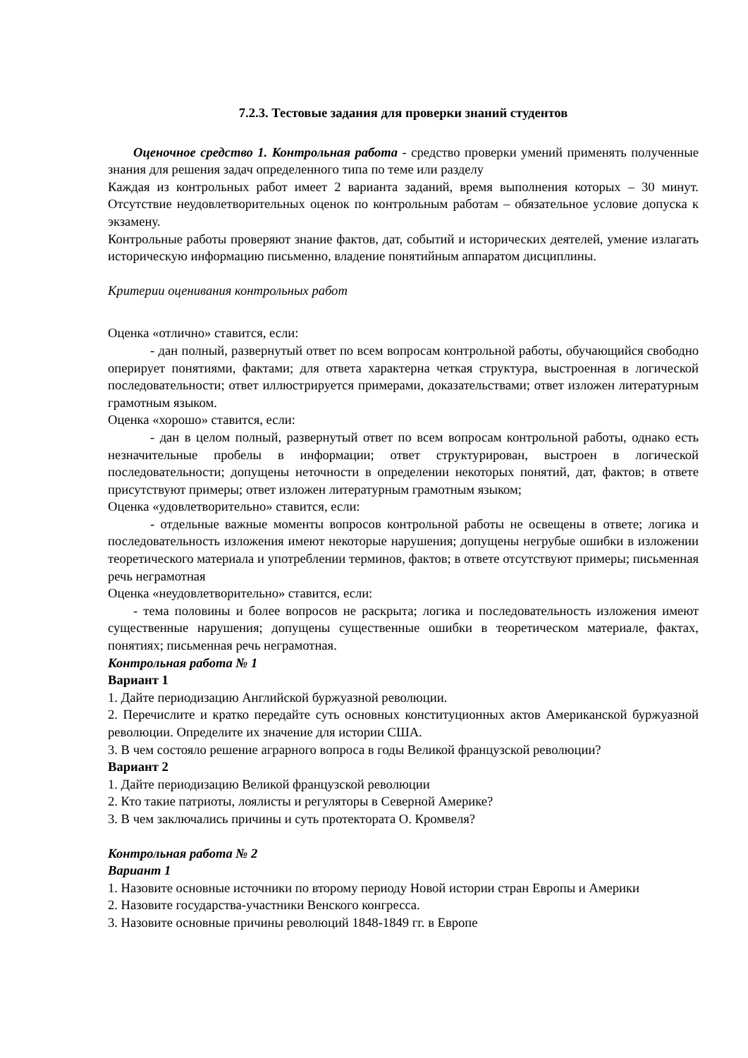7.2.3. Тестовые задания для проверки знаний студентов
Оценочное средство 1. Контрольная работа - средство проверки умений применять полученные знания для решения задач определенного типа по теме или разделу
Каждая из контрольных работ имеет 2 варианта заданий, время выполнения которых – 30 минут. Отсутствие неудовлетворительных оценок по контрольным работам – обязательное условие допуска к экзамену.
Контрольные работы проверяют знание фактов, дат, событий и исторических деятелей, умение излагать историческую информацию письменно, владение понятийным аппаратом дисциплины.
Критерии оценивания контрольных работ
Оценка «отлично» ставится, если:
- дан полный, развернутый ответ по всем вопросам контрольной работы, обучающийся свободно оперирует понятиями, фактами; для ответа характерна четкая структура, выстроенная в логической последовательности; ответ иллюстрируется примерами, доказательствами; ответ изложен литературным грамотным языком.
Оценка «хорошо» ставится, если:
- дан в целом полный, развернутый ответ по всем вопросам контрольной работы, однако есть незначительные пробелы в информации; ответ структурирован, выстроен в логической последовательности; допущены неточности в определении некоторых понятий, дат, фактов; в ответе присутствуют примеры; ответ изложен литературным грамотным языком;
Оценка «удовлетворительно» ставится, если:
- отдельные важные моменты вопросов контрольной работы не освещены в ответе; логика и последовательность изложения имеют некоторые нарушения; допущены негрубые ошибки в изложении теоретического материала и употреблении терминов, фактов; в ответе отсутствуют примеры; письменная речь неграмотная
Оценка «неудовлетворительно» ставится, если:
- тема половины и более вопросов не раскрыта; логика и последовательность изложения имеют существенные нарушения; допущены существенные ошибки в теоретическом материале, фактах, понятиях; письменная речь неграмотная.
Контрольная работа № 1
Вариант 1
1. Дайте периодизацию Английской буржуазной революции.
2. Перечислите и кратко передайте суть основных конституционных актов Американской буржуазной революции. Определите их значение для истории США.
3. В чем состояло решение аграрного вопроса в годы Великой французской революции?
Вариант 2
1. Дайте периодизацию Великой французской революции
2. Кто такие патриоты, лоялисты и регуляторы в Северной Америке?
3. В чем заключались причины и суть протектората О. Кромвеля?
Контрольная работа № 2
Вариант 1
1. Назовите основные источники по второму периоду Новой истории стран Европы и Америки
2. Назовите государства-участники Венского конгресса.
3. Назовите основные причины революций 1848-1849 гг. в Европе